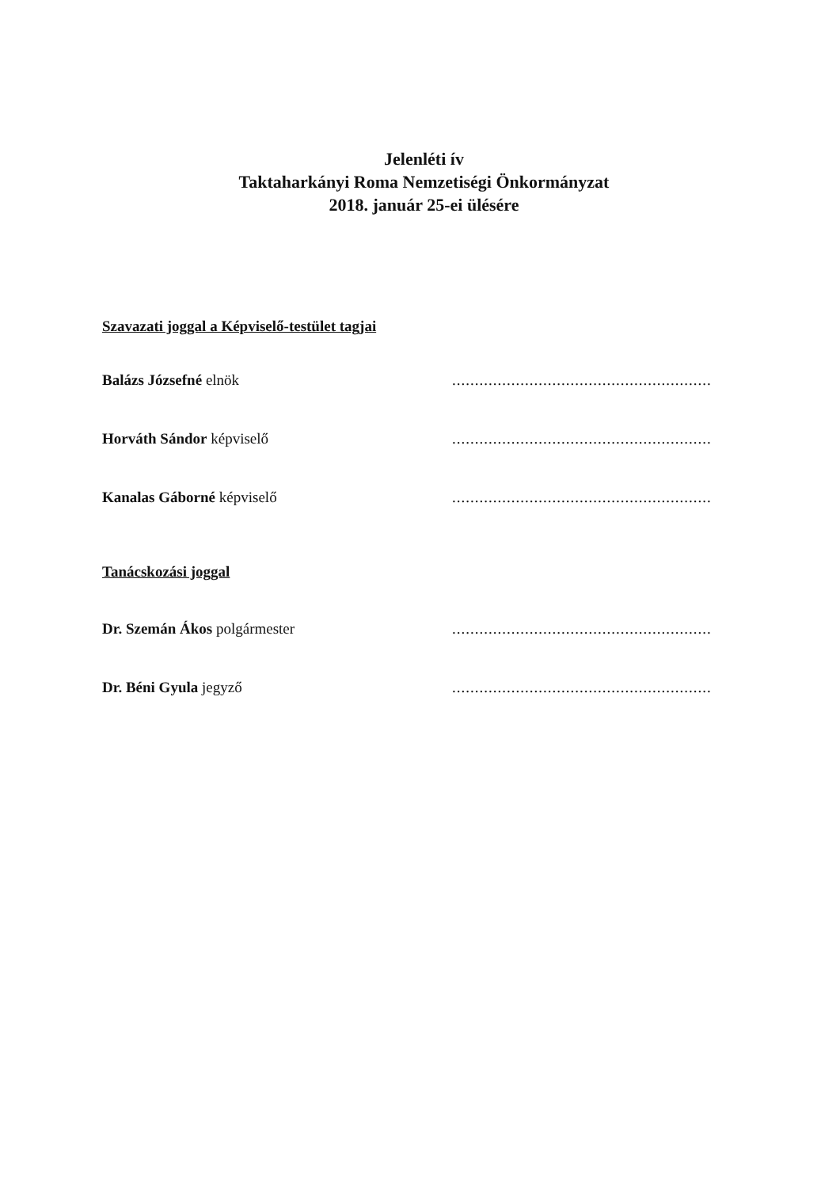Jelenléti ív
Taktaharkányi Roma Nemzetiségi Önkormányzat
2018. január 25-ei ülésére
Szavazati joggal a Képviselő-testület tagjai
Balázs Józsefné elnök.........................................................
Horváth Sándor képviselő.........................................................
Kanalas Gáborné képviselő.........................................................
Tanácskozási joggal
Dr. Szemán Ákos polgármester.........................................................
Dr. Béni Gyula jegyző.........................................................